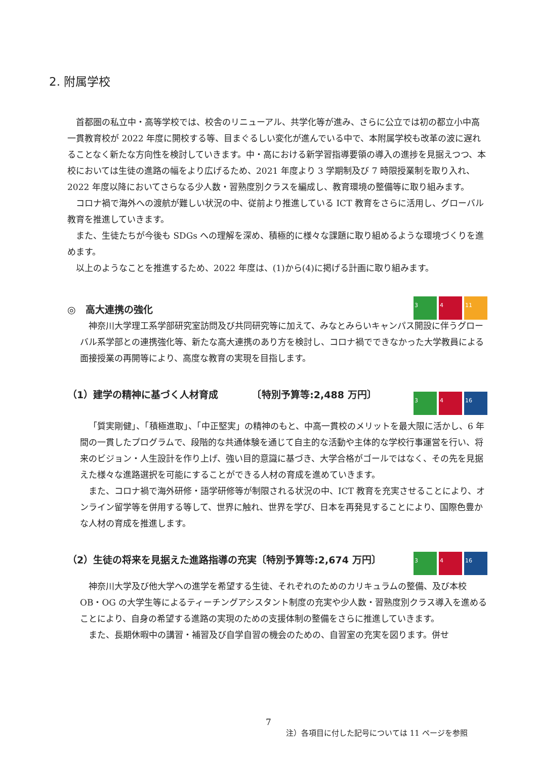2. 附属学校
首都圏の私立中・高等学校では、校舎のリニューアル、共学化等が進み、さらに公立では初の都立小中高一貫教育校が 2022 年度に開校する等、目まぐるしい変化が進んでいる中で、本附属学校も改革の波に遅れることなく新たな方向性を検討していきます。中・高における新学習指導要領の導入の進捗を見据えつつ、本校においては生徒の進路の幅をより広げるため、2021 年度より 3 学期制及び 7 時限授業制を取り入れ、2022 年度以降においてさらなる少人数・習熟度別クラスを編成し、教育環境の整備等に取り組みます。
コロナ禍で海外への渡航が難しい状況の中、従前より推進している ICT 教育をさらに活用し、グローバル教育を推進していきます。
また、生徒たちが今後も SDGs への理解を深め、積極的に様々な課題に取り組めるような環境づくりを進めます。
以上のようなことを推進するため、2022 年度は、(1)から(4)に掲げる計画に取り組みます。
3 4 11
◎　高大連携の強化
神奈川大学理工系学部研究室訪問及び共同研究等に加えて、みなとみらいキャンパス開設に伴うグローバル系学部との連携強化等、新たな高大連携のあり方を検討し、コロナ禍でできなかった大学教員による面接授業の再開等により、高度な教育の実現を目指します。
3 4 16
（1）建学の精神に基づく人材育成　　　　〔特別予算等:2,488 万円〕
「質実剛健」、「積極進取」、「中正堅実」の精神のもと、中高一貫校のメリットを最大限に活かし、6 年間の一貫したプログラムで、段階的な共通体験を通じて自主的な活動や主体的な学校行事運営を行い、将来のビジョン・人生設計を作り上げ、強い目的意識に基づき、大学合格がゴールではなく、その先を見据えた様々な進路選択を可能にすることができる人材の育成を進めていきます。
また、コロナ禍で海外研修・語学研修等が制限される状況の中、ICT 教育を充実させることにより、オンライン留学等を併用する等して、世界に触れ、世界を学び、日本を再発見することにより、国際色豊かな人材の育成を推進します。
3 4 16
（2）生徒の将来を見据えた進路指導の充実〔特別予算等:2,674 万円〕
神奈川大学及び他大学への進学を希望する生徒、それぞれのためのカリキュラムの整備、及び本校 OB・OG の大学生等によるティーチングアシスタント制度の充実や少人数・習熟度別クラス導入を進めることにより、自身の希望する進路の実現のための支援体制の整備をさらに推進していきます。
また、長期休暇中の講習・補習及び自学自習の機会のための、自習室の充実を図ります。併せ
7
注）各項目に付した記号については 11 ページを参照